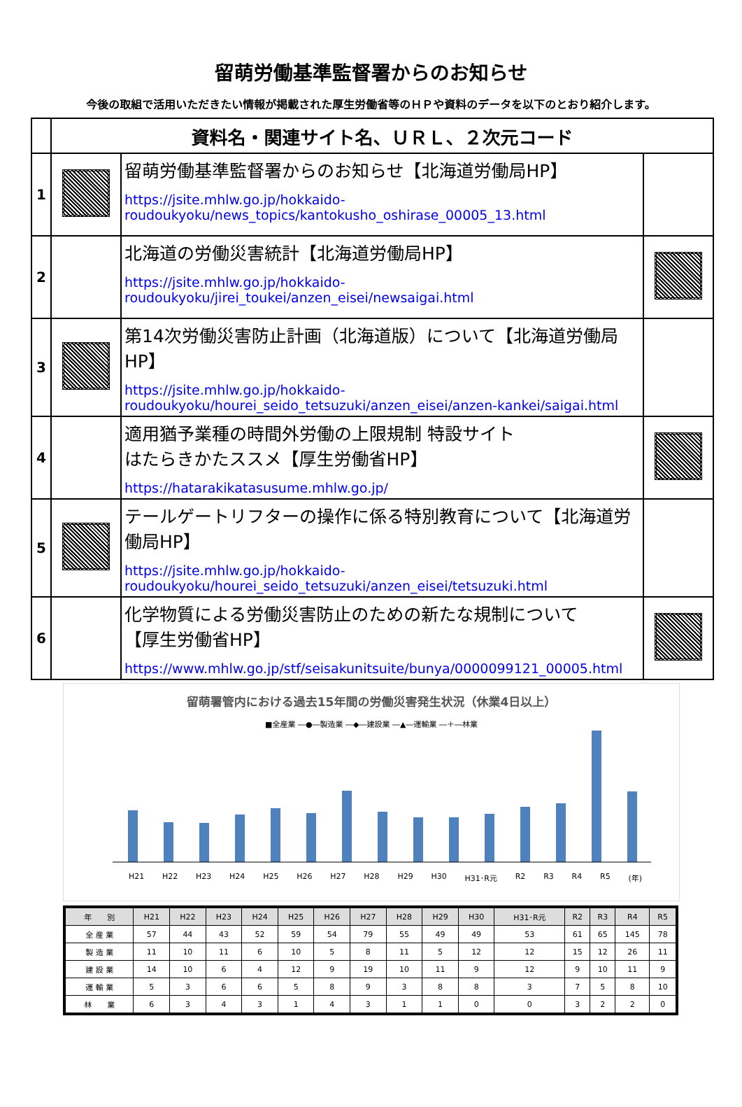留萌労働基準監督署からのお知らせ
今後の取組で活用いただきたい情報が掲載された厚生労働省等のＨＰや資料のデータを以下のとおり紹介します。
| | 資料名・関連サイト名、ＵＲＬ、２次元コード | | |
| 1 | | 留萌労働基準監督署からのお知らせ【北海道労働局HP】 https://jsite.mhlw.go.jp/hokkaido-roudoukyoku/news_topics/kantokusho_oshirase_00005_13.html | |
| 2 | | 北海道の労働災害統計【北海道労働局HP】 https://jsite.mhlw.go.jp/hokkaido-roudoukyoku/jirei_toukei/anzen_eisei/newsaigai.html | |
| 3 | | 第14次労働災害防止計画（北海道版）について【北海道労働局HP】 https://jsite.mhlw.go.jp/hokkaido-roudoukyoku/hourei_seido_tetsuzuki/anzen_eisei/anzen-kankei/saigai.html | |
| 4 | | 適用猶予業種の時間外労働の上限規制 特設サイト はたらきかたススメ【厚生労働省HP】 https://hatarakikatasusume.mhlw.go.jp/ | |
| 5 | | テールゲートリフターの操作に係る特別教育について【北海道労働局HP】 https://jsite.mhlw.go.jp/hokkaido-roudoukyoku/hourei_seido_tetsuzuki/anzen_eisei/tetsuzuki.html | |
| 6 | | 化学物質による労働災害防止のための新たな規制について 【厚生労働省HP】 https://www.mhlw.go.jp/stf/seisakunitsuite/bunya/0000099121_00005.html | |
留萌署管内における過去15年間の労働災害発生状況（休業4日以上）
■全産業 ―●―製造業 ―◆―建設業 ―▲―運輸業 ―＋―林業
H21 H22 H23 H24 H25 H26 H27 H28 H29 H30 H31･R元 R2 R3 R4 R5 (年)
| 年 別 | H21 | H22 | H23 | H24 | H25 | H26 | H27 | H28 | H29 | H30 | H31･R元 | R2 | R3 | R4 | R5 |
| --- | --- | --- | --- | --- | --- | --- | --- | --- | --- | --- | --- | --- | --- | --- | --- |
| 全 産 業 | 57 | 44 | 43 | 52 | 59 | 54 | 79 | 55 | 49 | 49 | 53 | 61 | 65 | 145 | 78 |
| 製 造 業 | 11 | 10 | 11 | 6 | 10 | 5 | 8 | 11 | 5 | 12 | 12 | 15 | 12 | 26 | 11 |
| 建 設 業 | 14 | 10 | 6 | 4 | 12 | 9 | 19 | 10 | 11 | 9 | 12 | 9 | 10 | 11 | 9 |
| 運 輸 業 | 5 | 3 | 6 | 6 | 5 | 8 | 9 | 3 | 8 | 8 | 3 | 7 | 5 | 8 | 10 |
| 林 業 | 6 | 3 | 4 | 3 | 1 | 4 | 3 | 1 | 1 | 0 | 0 | 3 | 2 | 2 | 0 |